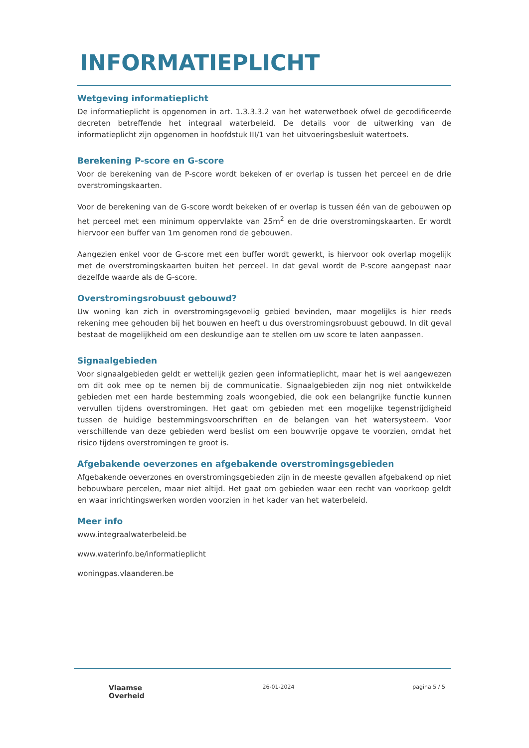INFORMATIEPLICHT
Wetgeving informatieplicht
De informatieplicht is opgenomen in art. 1.3.3.3.2 van het waterwetboek ofwel de gecodificeerde decreten betreffende het integraal waterbeleid. De details voor de uitwerking van de informatieplicht zijn opgenomen in hoofdstuk III/1 van het uitvoeringsbesluit watertoets.
Berekening P-score en G-score
Voor de berekening van de P-score wordt bekeken of er overlap is tussen het perceel en de drie overstromingskaarten.
Voor de berekening van de G-score wordt bekeken of er overlap is tussen één van de gebouwen op het perceel met een minimum oppervlakte van 25m<sup>2</sup> en de drie overstromingskaarten. Er wordt hiervoor een buffer van 1m genomen rond de gebouwen.
Aangezien enkel voor de G-score met een buffer wordt gewerkt, is hiervoor ook overlap mogelijk met de overstromingskaarten buiten het perceel. In dat geval wordt de P-score aangepast naar dezelfde waarde als de G-score.
Overstromingsrobuust gebouwd?
Uw woning kan zich in overstromingsgevoelig gebied bevinden, maar mogelijks is hier reeds rekening mee gehouden bij het bouwen en heeft u dus overstromingsrobuust gebouwd. In dit geval bestaat de mogelijkheid om een deskundige aan te stellen om uw score te laten aanpassen.
Signaalgebieden
Voor signaalgebieden geldt er wettelijk gezien geen informatieplicht, maar het is wel aangewezen om dit ook mee op te nemen bij de communicatie. Signaalgebieden zijn nog niet ontwikkelde gebieden met een harde bestemming zoals woongebied, die ook een belangrijke functie kunnen vervullen tijdens overstromingen. Het gaat om gebieden met een mogelijke tegenstrijdigheid tussen de huidige bestemmingsvoorschriften en de belangen van het watersysteem. Voor verschillende van deze gebieden werd beslist om een bouwvrije opgave te voorzien, omdat het risico tijdens overstromingen te groot is.
Afgebakende oeverzones en afgebakende overstromingsgebieden
Afgebakende oeverzones en overstromingsgebieden zijn in de meeste gevallen afgebakend op niet bebouwbare percelen, maar niet altijd. Het gaat om gebieden waar een recht van voorkoop geldt en waar inrichtingswerken worden voorzien in het kader van het waterbeleid.
Meer info
www.integraalwaterbeleid.be
www.waterinfo.be/informatieplicht
woningpas.vlaanderen.be
Vlaamse
Overheid
26-01-2024 pagina 5 / 5